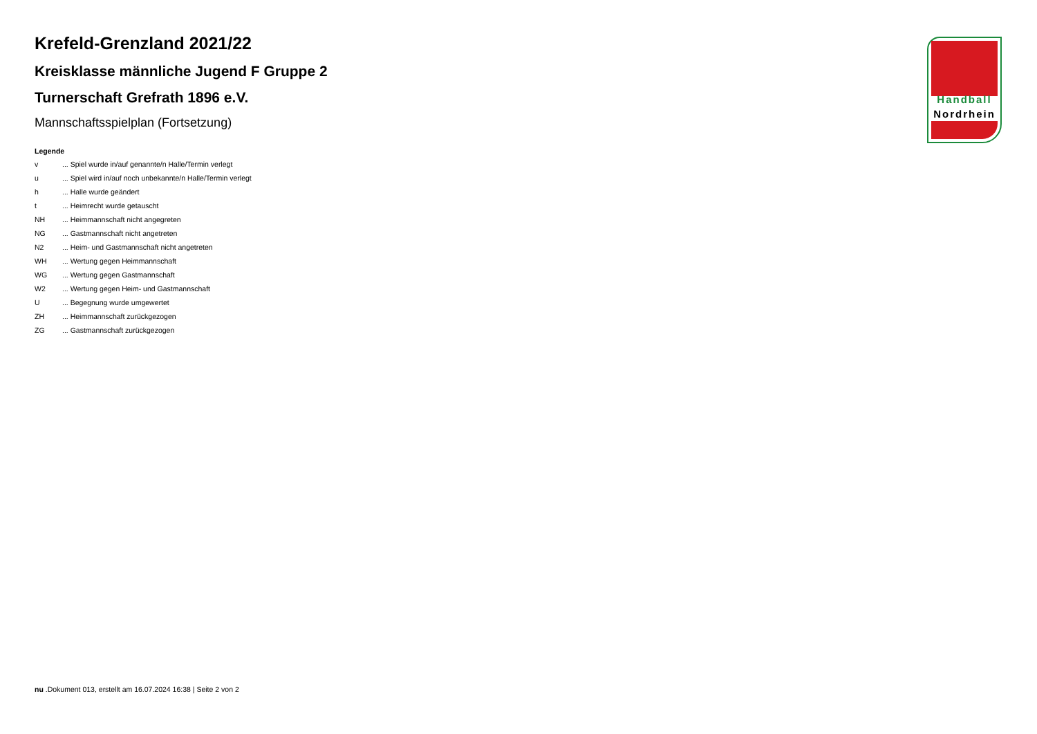Krefeld-Grenzland 2021/22
Kreisklasse männliche Jugend F Gruppe 2
Turnerschaft Grefrath 1896 e.V.
Mannschaftsspielplan (Fortsetzung)
Legende
| v | ... Spiel wurde in/auf genannte/n Halle/Termin verlegt |
| u | ... Spiel wird in/auf noch unbekannte/n Halle/Termin verlegt |
| h | ... Halle wurde geändert |
| t | ... Heimrecht wurde getauscht |
| NH | ... Heimmannschaft nicht angegreten |
| NG | ... Gastmannschaft nicht angetreten |
| N2 | ... Heim- und Gastmannschaft nicht angetreten |
| WH | ... Wertung gegen Heimmannschaft |
| WG | ... Wertung gegen Gastmannschaft |
| W2 | ... Wertung gegen Heim- und Gastmannschaft |
| U | ... Begegnung wurde umgewertet |
| ZH | ... Heimmannschaft zurückgezogen |
| ZG | ... Gastmannschaft zurückgezogen |
Handball
Nordrhein
nu .Dokument 013, erstellt am 16.07.2024 16:38 | Seite 2 von 2